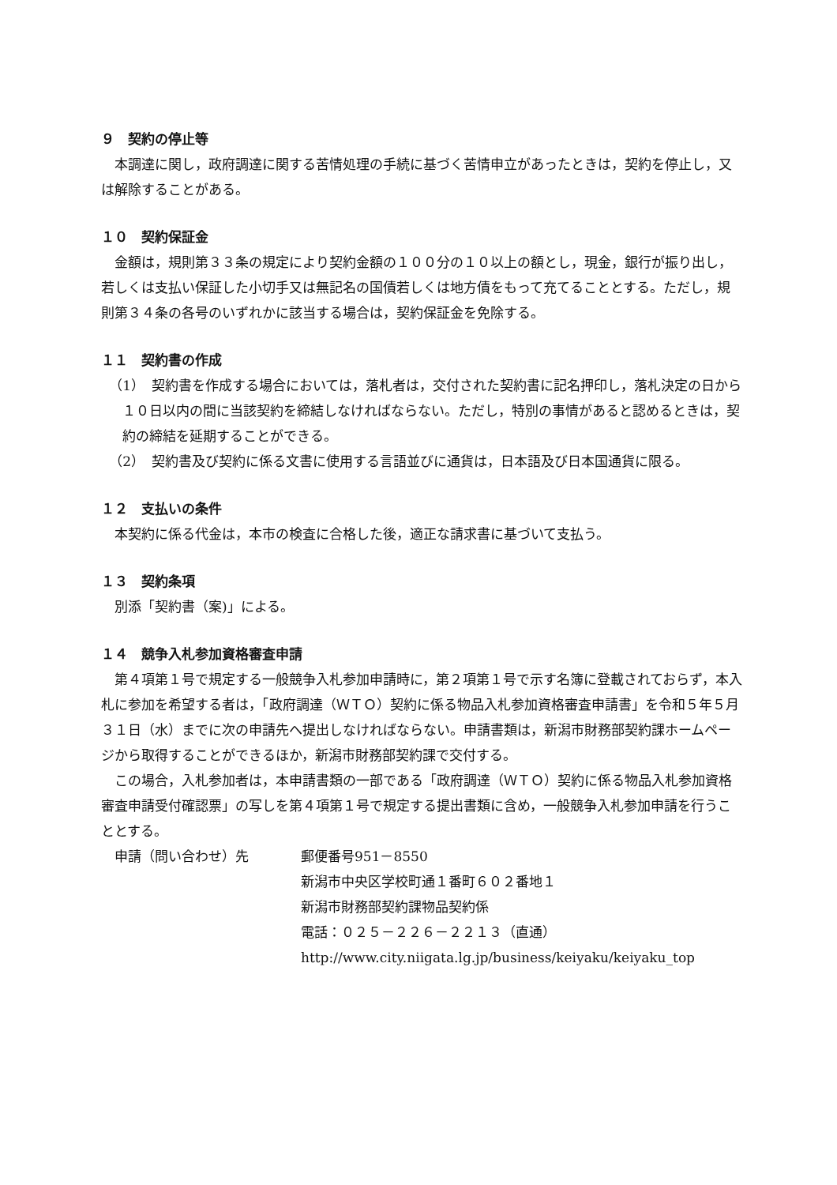９　契約の停止等
本調達に関し，政府調達に関する苦情処理の手続に基づく苦情申立があったときは，契約を停止し，又は解除することがある。
１０　契約保証金
金額は，規則第３３条の規定により契約金額の１００分の１０以上の額とし，現金，銀行が振り出し，若しくは支払い保証した小切手又は無記名の国債若しくは地方債をもって充てることとする。ただし，規則第３４条の各号のいずれかに該当する場合は，契約保証金を免除する。
１１　契約書の作成
（1）　契約書を作成する場合においては，落札者は，交付された契約書に記名押印し，落札決定の日から１０日以内の間に当該契約を締結しなければならない。ただし，特別の事情があると認めるときは，契約の締結を延期することができる。
（2）　契約書及び契約に係る文書に使用する言語並びに通貨は，日本語及び日本国通貨に限る。
１２　支払いの条件
本契約に係る代金は，本市の検査に合格した後，適正な請求書に基づいて支払う。
１３　契約条項
別添「契約書（案)」による。
１４　競争入札参加資格審査申請
第４項第１号で規定する一般競争入札参加申請時に，第２項第１号で示す名簿に登載されておらず，本入札に参加を希望する者は，「政府調達（ＷＴＯ）契約に係る物品入札参加資格審査申請書」を令和５年５月３１日（水）までに次の申請先へ提出しなければならない。申請書類は，新潟市財務部契約課ホームページから取得することができるほか，新潟市財務部契約課で交付する。
この場合，入札参加者は，本申請書類の一部である「政府調達（ＷＴＯ）契約に係る物品入札参加資格審査申請受付確認票」の写しを第４項第１号で規定する提出書類に含め，一般競争入札参加申請を行うこととする。
申請（問い合わせ）先 郵便番号951－8550
新潟市中央区学校町通１番町６０２番地１
新潟市財務部契約課物品契約係
電話：０２５－２２６－２２１３（直通）
http://www.city.niigata.lg.jp/business/keiyaku/keiyaku_top